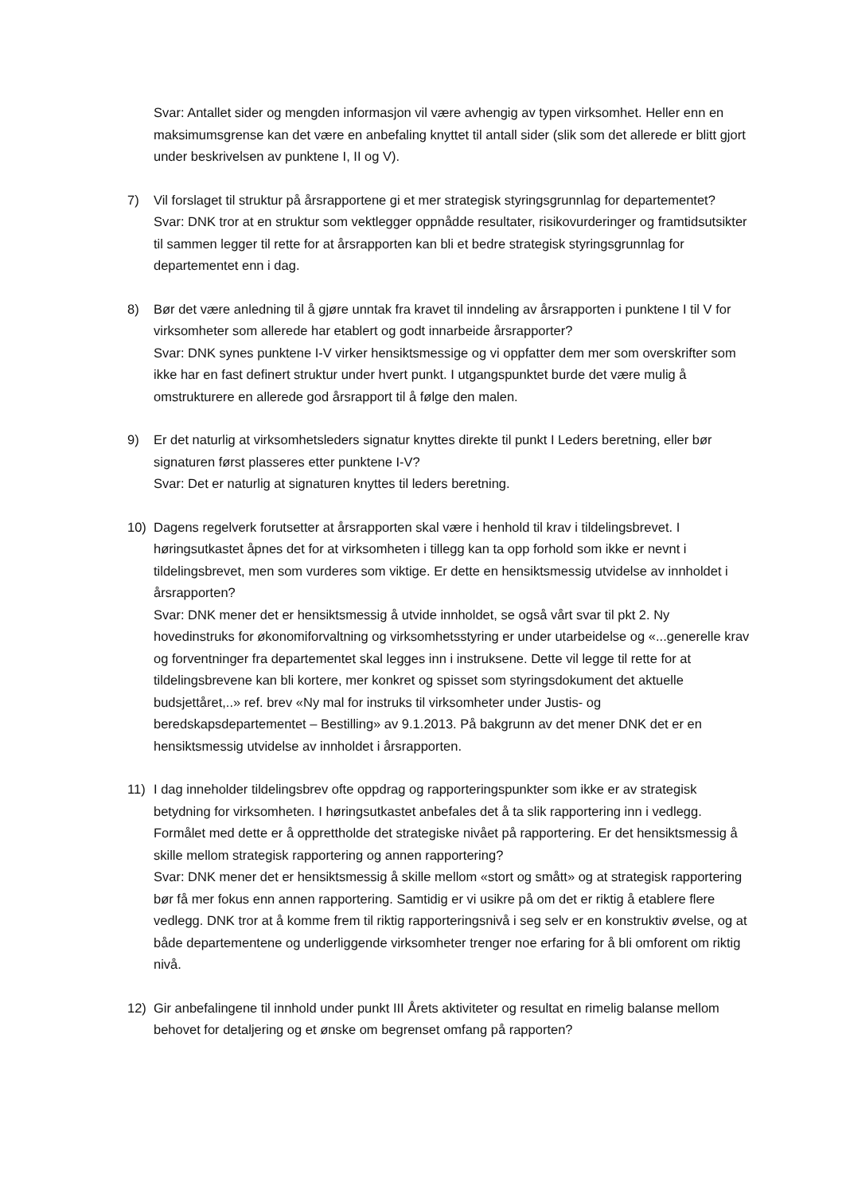Svar: Antallet sider og mengden informasjon vil være avhengig av typen virksomhet. Heller enn en maksimumsgrense kan det være en anbefaling knyttet til antall sider (slik som det allerede er blitt gjort under beskrivelsen av punktene I, II og V).
7) Vil forslaget til struktur på årsrapportene gi et mer strategisk styringsgrunnlag for departementet?
Svar: DNK tror at en struktur som vektlegger oppnådde resultater, risikovurderinger og framtidsutsikter til sammen legger til rette for at årsrapporten kan bli et bedre strategisk styringsgrunnlag for departementet enn i dag.
8) Bør det være anledning til å gjøre unntak fra kravet til inndeling av årsrapporten i punktene I til V for virksomheter som allerede har etablert og godt innarbeide årsrapporter?
Svar: DNK synes punktene I-V virker hensiktsmessige og vi oppfatter dem mer som overskrifter som ikke har en fast definert struktur under hvert punkt. I utgangspunktet burde det være mulig å omstrukturere en allerede god årsrapport til å følge den malen.
9) Er det naturlig at virksomhetsleders signatur knyttes direkte til punkt I Leders beretning, eller bør signaturen først plasseres etter punktene I-V?
Svar: Det er naturlig at signaturen knyttes til leders beretning.
10) Dagens regelverk forutsetter at årsrapporten skal være i henhold til krav i tildelingsbrevet. I høringsutkastet åpnes det for at virksomheten i tillegg kan ta opp forhold som ikke er nevnt i tildelingsbrevet, men som vurderes som viktige. Er dette en hensiktsmessig utvidelse av innholdet i årsrapporten?
Svar: DNK mener det er hensiktsmessig å utvide innholdet, se også vårt svar til pkt 2. Ny hovedinstruks for økonomiforvaltning og virksomhetsstyring er under utarbeidelse og «...generelle krav og forventninger fra departementet skal legges inn i instruksene. Dette vil legge til rette for at tildelingsbrevene kan bli kortere, mer konkret og spisset som styringsdokument det aktuelle budsjettåret,..» ref. brev «Ny mal for instruks til virksomheter under Justis- og beredskapsdepartementet – Bestilling» av 9.1.2013. På bakgrunn av det mener DNK det er en hensiktsmessig utvidelse av innholdet i årsrapporten.
11) I dag inneholder tildelingsbrev ofte oppdrag og rapporteringspunkter som ikke er av strategisk betydning for virksomheten. I høringsutkastet anbefales det å ta slik rapportering inn i vedlegg. Formålet med dette er å opprettholde det strategiske nivået på rapportering. Er det hensiktsmessig å skille mellom strategisk rapportering og annen rapportering?
Svar: DNK mener det er hensiktsmessig å skille mellom «stort og smått» og at strategisk rapportering bør få mer fokus enn annen rapportering. Samtidig er vi usikre på om det er riktig å etablere flere vedlegg. DNK tror at å komme frem til riktig rapporteringsnivå i seg selv er en konstruktiv øvelse, og at både departementene og underliggende virksomheter trenger noe erfaring for å bli omforent om riktig nivå.
12) Gir anbefalingene til innhold under punkt III Årets aktiviteter og resultat en rimelig balanse mellom behovet for detaljering og et ønske om begrenset omfang på rapporten?